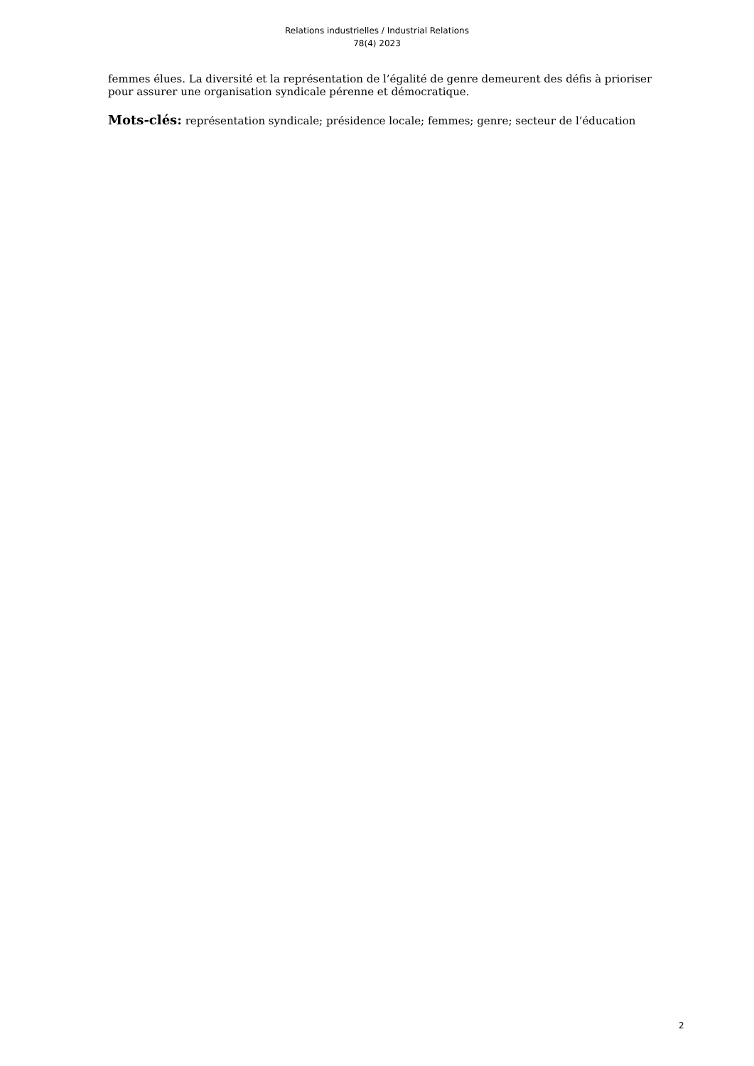Relations industrielles / Industrial Relations
78(4) 2023
femmes élues. La diversité et la représentation de l’égalité de genre demeurent des défis à prioriser pour assurer une organisation syndicale pérenne et démocratique.
Mots-clés: représentation syndicale; présidence locale; femmes; genre; secteur de l’éducation
2